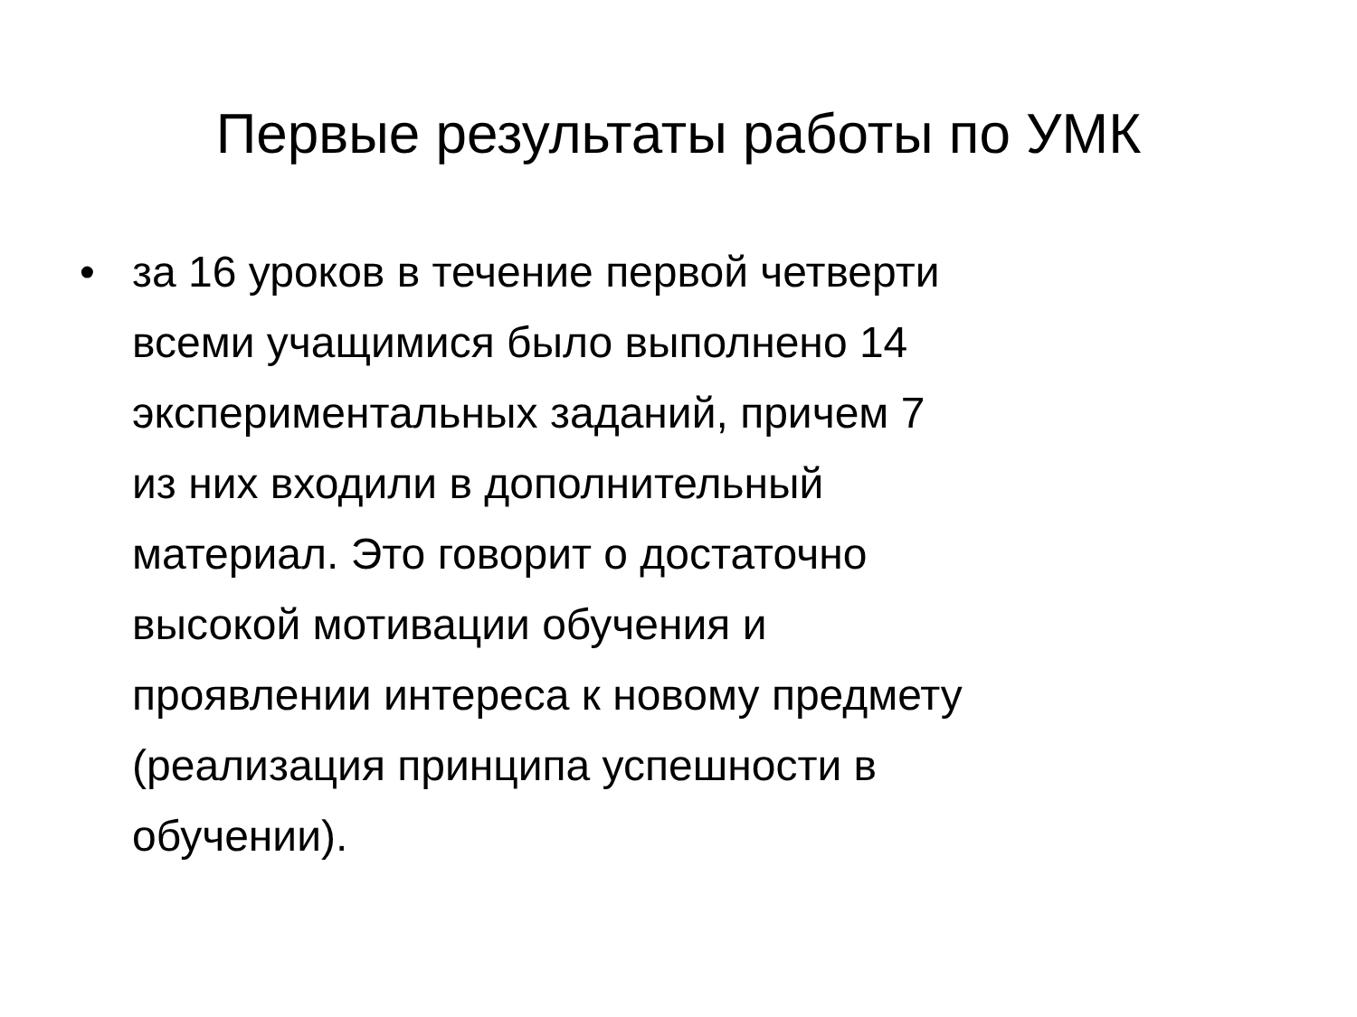Первые результаты работы по УМК
• за 16 уроков в течение первой четверти
всеми учащимися было выполнено 14
экспериментальных заданий, причем 7
из них входили в дополнительный
материал. Это говорит о достаточно
высокой мотивации обучения и
проявлении интереса к новому предмету
(реализация принципа успешности в
обучении).